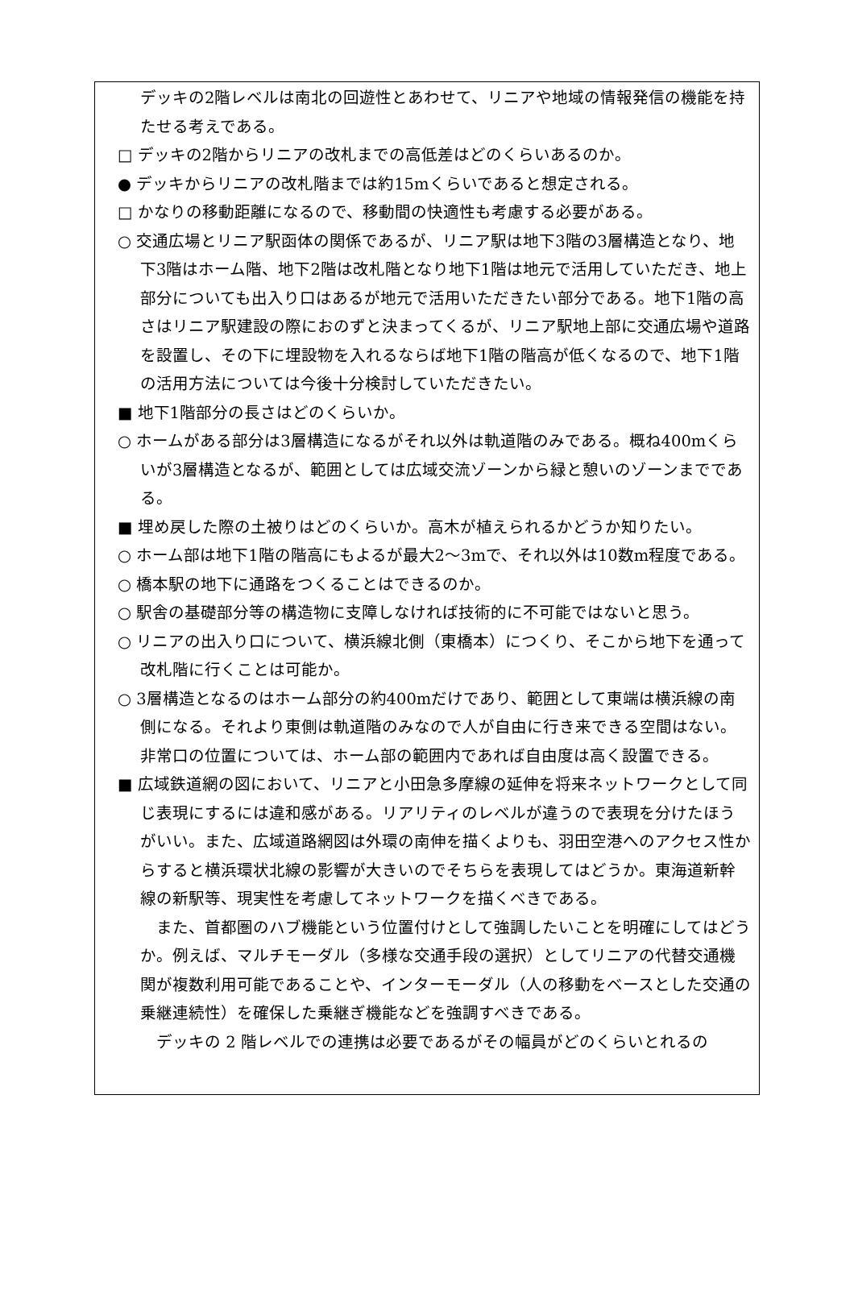デッキの2階レベルは南北の回遊性とあわせて、リニアや地域の情報発信の機能を持たせる考えである。
□ デッキの2階からリニアの改札までの高低差はどのくらいあるのか。
● デッキからリニアの改札階までは約15mくらいであると想定される。
□ かなりの移動距離になるので、移動間の快適性も考慮する必要がある。
○ 交通広場とリニア駅函体の関係であるが、リニア駅は地下3階の3層構造となり、地下3階はホーム階、地下2階は改札階となり地下1階は地元で活用していただき、地上部分についても出入り口はあるが地元で活用いただきたい部分である。地下1階の高さはリニア駅建設の際におのずと決まってくるが、リニア駅地上部に交通広場や道路を設置し、その下に埋設物を入れるならば地下1階の階高が低くなるので、地下1階の活用方法については今後十分検討していただきたい。
■ 地下1階部分の長さはどのくらいか。
○ ホームがある部分は3層構造になるがそれ以外は軌道階のみである。概ね400mくらいが3層構造となるが、範囲としては広域交流ゾーンから緑と憩いのゾーンまでである。
■ 埋め戻した際の土被りはどのくらいか。高木が植えられるかどうか知りたい。
○ ホーム部は地下1階の階高にもよるが最大2〜3mで、それ以外は10数m程度である。
○ 橋本駅の地下に通路をつくることはできるのか。
○ 駅舎の基礎部分等の構造物に支障しなければ技術的に不可能ではないと思う。
○ リニアの出入り口について、横浜線北側（東橋本）につくり、そこから地下を通って改札階に行くことは可能か。
○ 3層構造となるのはホーム部分の約400mだけであり、範囲として東端は横浜線の南側になる。それより東側は軌道階のみなので人が自由に行き来できる空間はない。非常口の位置については、ホーム部の範囲内であれば自由度は高く設置できる。
■ 広域鉄道網の図において、リニアと小田急多摩線の延伸を将来ネットワークとして同じ表現にするには違和感がある。リアリティのレベルが違うので表現を分けたほうがいい。また、広域道路網図は外環の南伸を描くよりも、羽田空港へのアクセス性からすると横浜環状北線の影響が大きいのでそちらを表現してはどうか。東海道新幹線の新駅等、現実性を考慮してネットワークを描くべきである。
また、首都圏のハブ機能という位置付けとして強調したいことを明確にしてはどうか。例えば、マルチモーダル（多様な交通手段の選択）としてリニアの代替交通機関が複数利用可能であることや、インターモーダル（人の移動をベースとした交通の乗継連続性）を確保した乗継ぎ機能などを強調すべきである。
デッキの 2 階レベルでの連携は必要であるがその幅員がどのくらいとれるの